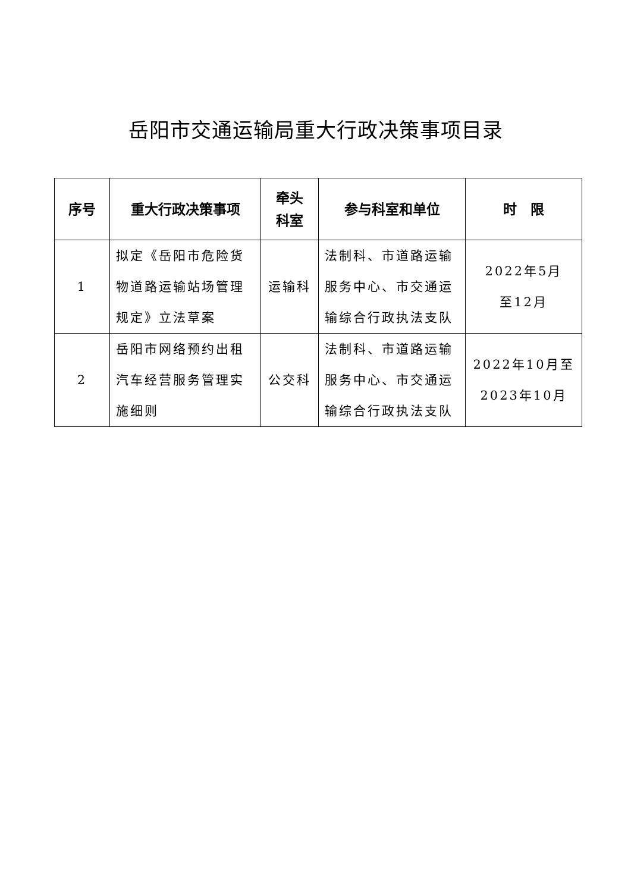岳阳市交通运输局重大行政决策事项目录
| 序号 | 重大行政决策事项 | 牵头 科室 | 参与科室和单位 | 时 限 |
| --- | --- | --- | --- | --- |
| 1 | 拟定《岳阳市危险货物道路运输站场管理规定》立法草案 | 运输科 | 法制科、市道路运输服务中心、市交通运输综合行政执法支队 | 2022年5月 至12月 |
| 2 | 岳阳市网络预约出租汽车经营服务管理实施细则 | 公交科 | 法制科、市道路运输服务中心、市交通运输综合行政执法支队 | 2022年10月至 2023年10月 |